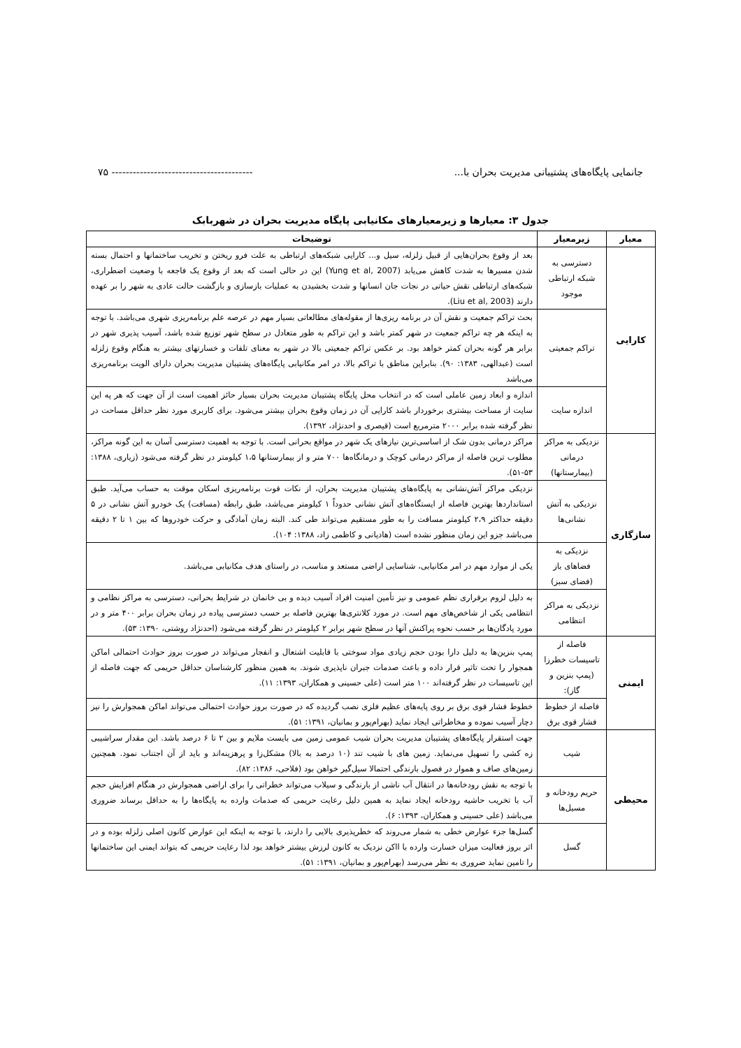جانمایی پایگاه‌های پشتیبانی مدیریت بحران با... ---------------------------------------- ۷۵
جدول ۳: معیارها و زیرمعیارهای مکانیابی پایگاه مدیریت بحران در شهربابک
| معیار | زیرمعیار | توضیحات |
| --- | --- | --- |
| کارایی | دسترسی به شبکه ارتباطی موجود | بعد از وقوع بحران‌هایی از قبیل زلزله، سیل و... کارایی شبکه‌های ارتباطی به علت فرو ریختن و تخریب ساختمانها و احتمال بسته شدن مسیرها به شدت کاهش می‌یابد (Yung et al, 2007) این در حالی است که بعد از وقوع یک فاجعه با وضعیت اضطراری، شبکه‌های ارتباطی نقش حیاتی در نجات جان انسانها و شدت بخشیدن به عملیات بازسازی و بازگشت حالت عادی به شهر را بر عهده دارند (Liu et al, 2003). |
| | تراکم جمعیتی | بحث تراکم جمعیت و نقش آن در برنامه ریزی‌ها از مقوله‌های مطالعاتی بسیار مهم در عرصه علم برنامه‌ریزی شهری می‌باشد. با توجه به اینکه هر چه تراکم جمعیت در شهر کمتر باشد و این تراکم به طور متعادل در سطح شهر توزیع شده باشد، آسیب پذیری شهر در برابر هر گونه بحران کمتر خواهد بود. بر عکس تراکم جمعیتی بالا در شهر به معنای تلفات و خسارتهای بیشتر به هنگام وقوع زلزله است (عبدالهی، ۱۳۸۳: ۹۰). بنابراین مناطق با تراکم بالا، در امر مکانیابی پایگاه‌های پشتیبان مدیریت بحران دارای الویت برنامه‌ریزی می‌باشد |
| | اندازه سایت | اندازه و ابعاد زمین عاملی است که در انتخاب محل پایگاه پشتیبان مدیریت بحران بسیار حائز اهمیت است از آن جهت که هر په این سایت از مساحت بیشتری برخوردار باشد کارایی آن در زمان وقوع بحران بیشتر می‌شود. برای کاربری مورد نظر حداقل مساحت در نظر گرفته شده برابر ۲۰۰۰ مترمربع است (قیصری و احدنژاد، ۱۳۹۲). |
| سازگاری | نزدیکی به مراکز درمانی (بیمارستانها) | مراکز درمانی بدون شک از اساسی‌ترین نیازهای یک شهر در مواقع بحرانی است. با توجه به اهمیت دسترسی آسان به این گونه مراکز، مطلوب ترین فاصله از مراکز درمانی کوچک و درمانگاه‌ها ۷۰۰ متر و از بیمارستانها ۱،۵ کیلومتر در نظر گرفته می‌شود (زیاری، ۱۳۸۸: ۵۳-۵۱). |
| | نزدیکی به آتش نشانی‌ها | نزدیکی مراکز آتش‌نشانی به پایگاه‌های پشتیبان مدیریت بحران، از نکات قوت برنامه‌ریزی اسکان موقت به حساب می‌آید. طبق استانداردها بهترین فاصله از ایستگاه‌های آتش نشانی حدوداً ۱ کیلومتر می‌باشد، طبق رابطه (مسافت) یک خودرو آتش نشانی در ۵ دقیقه حداکثر ۲،۹ کیلومتر مسافت را به طور مستقیم می‌تواند طی کند. البته زمان آمادگی و حرکت خودروها که بین ۱ تا ۲ دقیقه می‌باشد جزو این زمان منظور نشده است (هادیانی و کاظمی زاد، ۱۳۸۸: ۱۰۴). |
| | نزدیکی به فضاهای باز (فضای سبز) | یکی از موارد مهم در امر مکانیابی، شناسایی اراضی مستعد و مناسب، در راستای هدف مکانیابی می‌باشد. |
| | نزدیکی به مراکز انتظامی | به دلیل لزوم برقراری نظم عمومی و نیز تأمین امنیت افراد آسیب دیده و بی خانمان در شرایط بحرانی، دسترسی به مراکز نظامی و انتظامی یکی از شاخص‌های مهم است. در مورد کلانتری‌ها بهترین فاصله بر حسب دسترسی پیاده در زمان بحران برابر ۴۰۰ متر و در مورد پادگان‌ها بر حسب نحوه پراکنش آنها در سطح شهر برابر ۲ کیلومتر در نظر گرفته می‌شود (احدنژاد روشتی، ۱۳۹۰: ۵۳). |
| ایمنی | فاصله از تاسیسات خطرزا (پمپ بنزین و گاز): | پمپ بنزین‌ها به دلیل دارا بودن حجم زیادی مواد سوختی با قابلیت اشتعال و انفجار می‌تواند در صورت بروز حوادث احتمالی اماکن همجوار را تحت تاثیر قرار داده و باعث صدمات جبران ناپذیری شوند. به همین منظور کارشناسان حداقل حریمی که جهت فاصله از این تاسیسات در نظر گرفته‌اند ۱۰۰ متر است (علی حسینی و همکاران، ۱۳۹۳: ۱۱). |
| | فاصله از خطوط فشار قوی برق | خطوط فشار قوی برق بر روی پایه‌های عظیم فلزی نصب گردیده که در صورت بروز حوادث احتمالی می‌تواند اماکن همجوارش را نیز دچار آسیب نموده و مخاطراتی ایجاد نماید (بهرام‌پور و بمانیان، ۱۳۹۱: ۵۱). |
| محیطی | شیب | جهت استقرار پایگاه‌های پشتیبان مدیریت بحران شیب عمومی زمین می بایست ملایم و بین ۲ تا ۶ درصد باشد. این مقدار سراشیبی زه کشی را تسهیل می‌نماید. زمین های با شیب تند (۱۰ درصد به بالا) مشکل‌زا و پرهزینه‌اند و باید از آن اجتناب نمود. همچنین زمین‌های صاف و هموار در فصول بارندگی احتمالا سیل‌گیر خواهن بود (فلاحی، ۱۳۸۶: ۸۲). |
| | حریم رودخانه و مسیل‌ها | با توجه به نقش رودخانه‌ها در انتقال آب ناشی از بارندگی و سیلاب می‌تواند خطراتی را برای اراضی همجوارش در هنگام افزایش حجم آب با تخریب حاشیه رودخانه ایجاد نماید به همین دلیل رعایت حریمی که صدمات وارده به پایگاه‌ها را به حداقل برساند ضروری می‌باشد (علی حسینی و همکاران، ۱۳۹۳: ۶). |
| | گسل | گسل‌ها جزء عوارض خطی به شمار می‌روند که خطرپذیری بالایی را دارند، با توجه به اینکه این عوارض کانون اصلی زلزله بوده و در اثر بروز فعالیت میزان خسارت وارده با ااکن نزدیک به کانون لرزش بیشتر خواهد بود لذا رعایت حریمی که بتواند ایمنی این ساختمانها را تامین نماید ضروری به نظر می‌رسد (بهرام‌پور و بمانیان، ۱۳۹۱: ۵۱). |